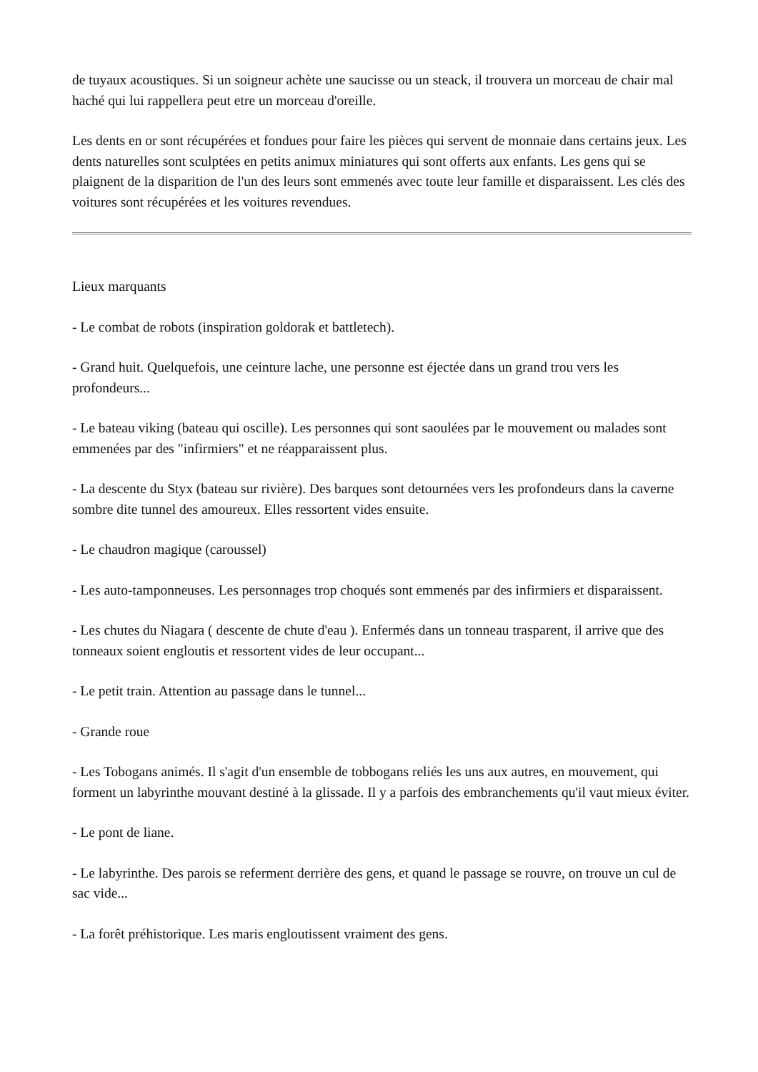de tuyaux acoustiques. Si un soigneur achète une saucisse ou un steack, il trouvera un morceau de chair mal haché qui lui rappellera peut etre un morceau d'oreille.
Les dents en or sont récupérées et fondues pour faire les pièces qui servent de monnaie dans certains jeux. Les dents naturelles sont sculptées en petits animux miniatures qui sont offerts aux enfants. Les gens qui se plaignent de la disparition de l'un des leurs sont emmenés avec toute leur famille et disparaissent. Les clés des voitures sont récupérées et les voitures revendues.
Lieux marquants
- Le combat de robots (inspiration goldorak et battletech).
- Grand huit. Quelquefois, une ceinture lache, une personne est éjectée dans un grand trou vers les profondeurs...
- Le bateau viking (bateau qui oscille). Les personnes qui sont saoulées par le mouvement ou malades sont emmenées par des "infirmiers" et ne réapparaissent plus.
- La descente du Styx (bateau sur rivière). Des barques sont detournées vers les profondeurs dans la caverne sombre dite tunnel des amoureux. Elles ressortent vides ensuite.
- Le chaudron magique (caroussel)
- Les auto-tamponneuses. Les personnages trop choqués sont emmenés par des infirmiers et disparaissent.
- Les chutes du Niagara ( descente de chute d'eau ). Enfermés dans un tonneau trasparent, il arrive que des tonneaux soient engloutis et ressortent vides de leur occupant...
- Le petit train. Attention au passage dans le tunnel...
- Grande roue
- Les Tobogans animés. Il s'agit d'un ensemble de tobbogans reliés les uns aux autres, en mouvement, qui forment un labyrinthe mouvant destiné à la glissade. Il y a parfois des embranchements qu'il vaut mieux éviter.
- Le pont de liane.
- Le labyrinthe. Des parois se referment derrière des gens, et quand le passage se rouvre, on trouve un cul de sac vide...
- La forêt préhistorique. Les maris engloutissent vraiment des gens.